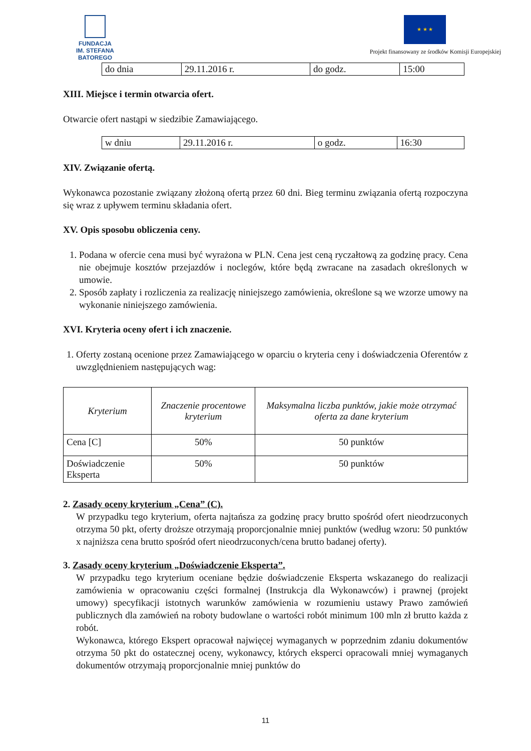FUNDACJA
IM. STEFANA BATOREGO
★ ★ ★
Projekt finansowany ze środków Komisji Europejskiej
| do dnia | 29.11.2016 r. | do godz. | 15:00 |
XIII. Miejsce i termin otwarcia ofert.
Otwarcie ofert nastąpi w siedzibie Zamawiającego.
| w dniu | 29.11.2016 r. | o godz. | 16:30 |
XIV. Związanie ofertą.
Wykonawca pozostanie związany złożoną ofertą przez 60 dni. Bieg terminu związania ofertą rozpoczyna się wraz z upływem terminu składania ofert.
XV. Opis sposobu obliczenia ceny.
1. Podana w ofercie cena musi być wyrażona w PLN. Cena jest ceną ryczałtową za godzinę pracy. Cena nie obejmuje kosztów przejazdów i noclegów, które będą zwracane na zasadach określonych w umowie.
2. Sposób zapłaty i rozliczenia za realizację niniejszego zamówienia, określone są we wzorze umowy na wykonanie niniejszego zamówienia.
XVI. Kryteria oceny ofert i ich znaczenie.
1. Oferty zostaną ocenione przez Zamawiającego w oparciu o kryteria ceny i doświadczenia Oferentów z uwzględnieniem następujących wag:
| Kryterium | Znaczenie procentowe kryterium | Maksymalna liczba punktów, jakie może otrzymać oferta za dane kryterium |
| --- | --- | --- |
| Cena [C] | 50% | 50 punktów |
| Doświadczenie Eksperta | 50% | 50 punktów |
2. Zasady oceny kryterium „Cena” (C).
W przypadku tego kryterium, oferta najtańsza za godzinę pracy brutto spośród ofert nieodrzuconych otrzyma 50 pkt, oferty droższe otrzymają proporcjonalnie mniej punktów (według wzoru: 50 punktów x najniższa cena brutto spośród ofert nieodrzuconych/cena brutto badanej oferty).
3. Zasady oceny kryterium „Doświadczenie Eksperta”.
W przypadku tego kryterium oceniane będzie doświadczenie Eksperta wskazanego do realizacji zamówienia w opracowaniu części formalnej (Instrukcja dla Wykonawców) i prawnej (projekt umowy) specyfikacji istotnych warunków zamówienia w rozumieniu ustawy Prawo zamówień publicznych dla zamówień na roboty budowlane o wartości robót minimum 100 mln zł brutto każda z robót.
Wykonawca, którego Ekspert opracował najwięcej wymaganych w poprzednim zdaniu dokumentów otrzyma 50 pkt do ostatecznej oceny, wykonawcy, których eksperci opracowali mniej wymaganych dokumentów otrzymają proporcjonalnie mniej punktów do
11